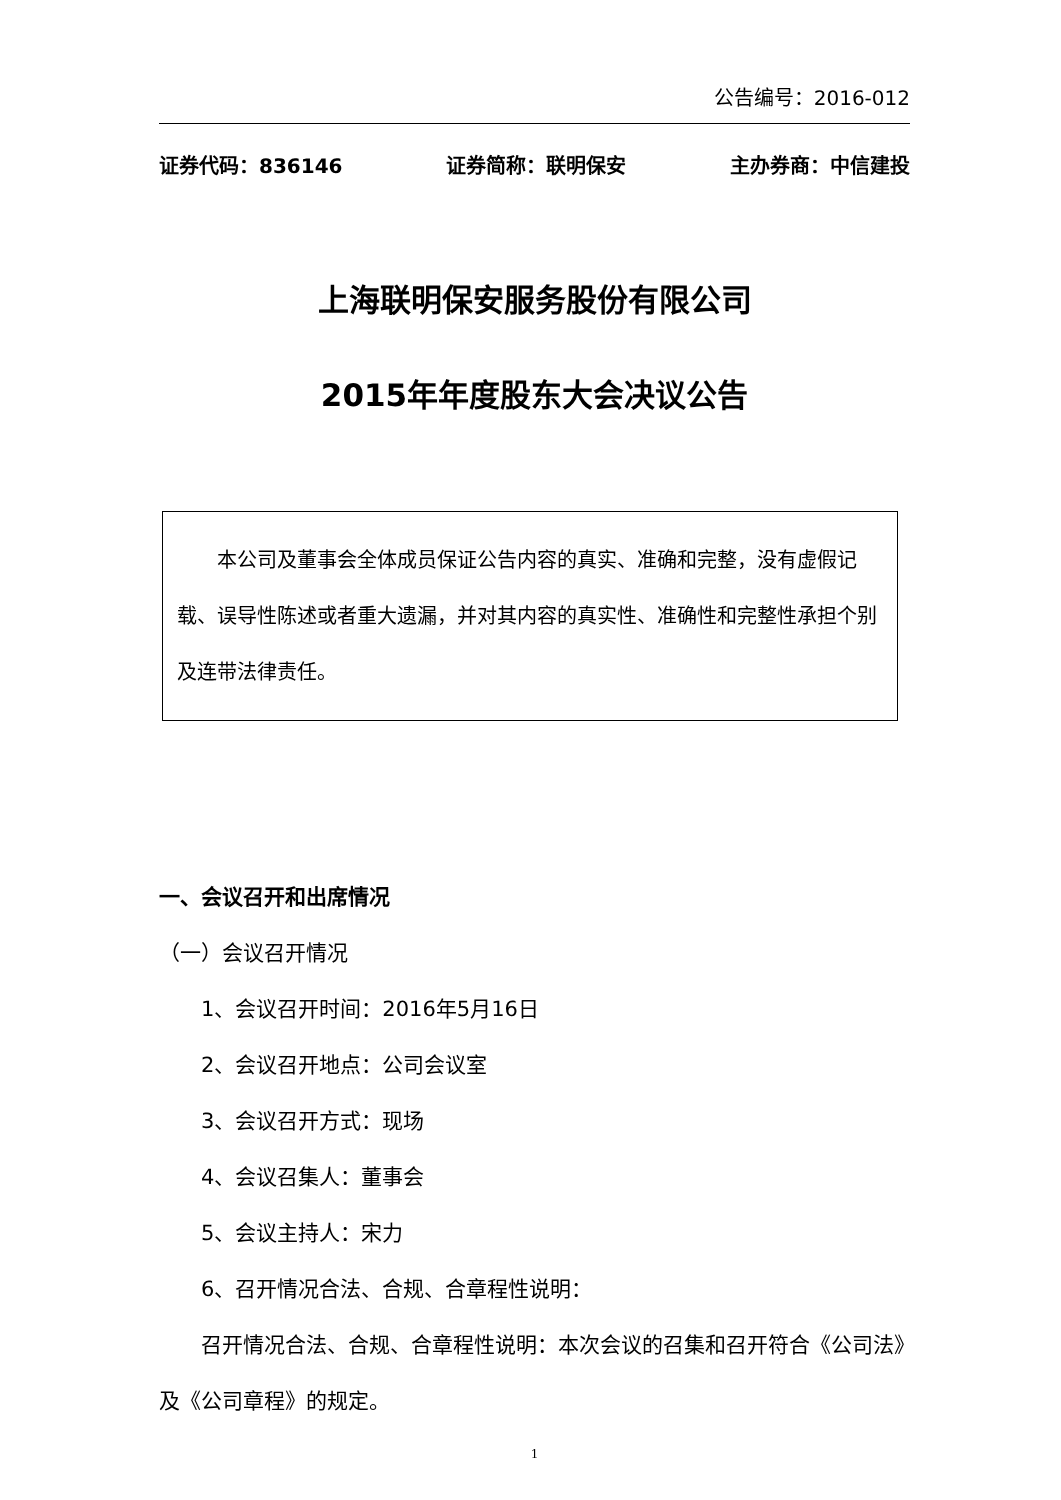公告编号：2016-012
证券代码：836146 证券简称：联明保安 主办券商：中信建投
上海联明保安服务股份有限公司
2015年年度股东大会决议公告
本公司及董事会全体成员保证公告内容的真实、准确和完整，没有虚假记载、误导性陈述或者重大遗漏，并对其内容的真实性、准确性和完整性承担个别及连带法律责任。
一、会议召开和出席情况
（一）会议召开情况
1、会议召开时间：2016年5月16日
2、会议召开地点：公司会议室
3、会议召开方式：现场
4、会议召集人：董事会
5、会议主持人：宋力
6、召开情况合法、合规、合章程性说明：
召开情况合法、合规、合章程性说明：本次会议的召集和召开符合《公司法》及《公司章程》的规定。
1